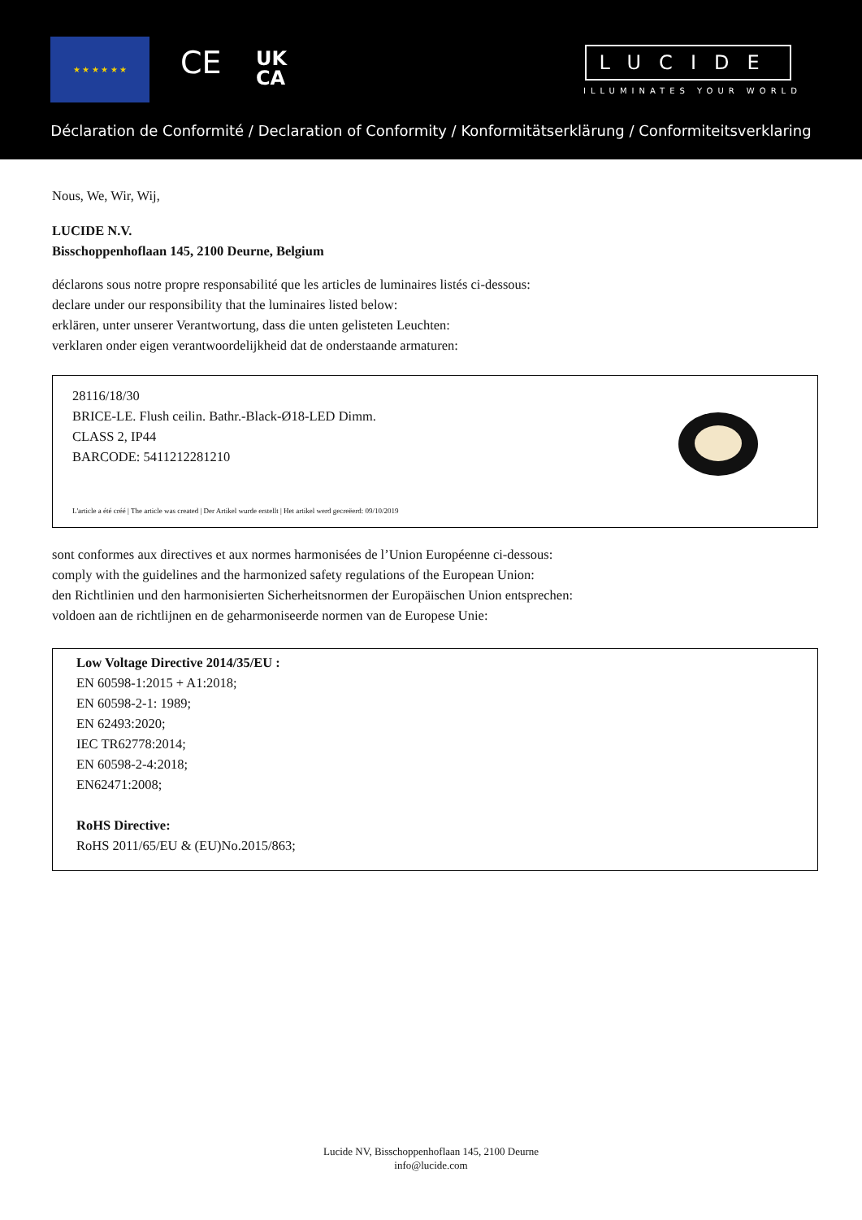★ ★ ★ ★ ★ ★
CE
UK
CA
LUCIDE
ILLUMINATES YOUR WORLD
Déclaration de Conformité / Declaration of Conformity / Konformitätserklärung / Conformiteitsverklaring
Nous, We, Wir, Wij,
LUCIDE N.V.
Bisschoppenhoflaan 145, 2100 Deurne, Belgium
déclarons sous notre propre responsabilité que les articles de luminaires listés ci-dessous:
declare under our responsibility that the luminaires listed below:
erklären, unter unserer Verantwortung, dass die unten gelisteten Leuchten:
verklaren onder eigen verantwoordelijkheid dat de onderstaande armaturen:
28116/18/30
BRICE-LE. Flush ceilin. Bathr.-Black-Ø18-LED Dimm.
CLASS 2, IP44
BARCODE: 5411212281210
L'article a été créé | The article was created | Der Artikel wurde erstellt | Het artikel werd gecreëerd: 09/10/2019
sont conformes aux directives et aux normes harmonisées de l’Union Européenne ci-dessous:
comply with the guidelines and the harmonized safety regulations of the European Union:
den Richtlinien und den harmonisierten Sicherheitsnormen der Europäischen Union entsprechen:
voldoen aan de richtlijnen en de geharmoniseerde normen van de Europese Unie:
Low Voltage Directive 2014/35/EU :
EN 60598-1:2015 + A1:2018;
EN 60598-2-1: 1989;
EN 62493:2020;
IEC TR62778:2014;
EN 60598-2-4:2018;
EN62471:2008;
RoHS Directive:
RoHS 2011/65/EU & (EU)No.2015/863;
Lucide NV, Bisschoppenhoflaan 145, 2100 Deurne
info@lucide.com